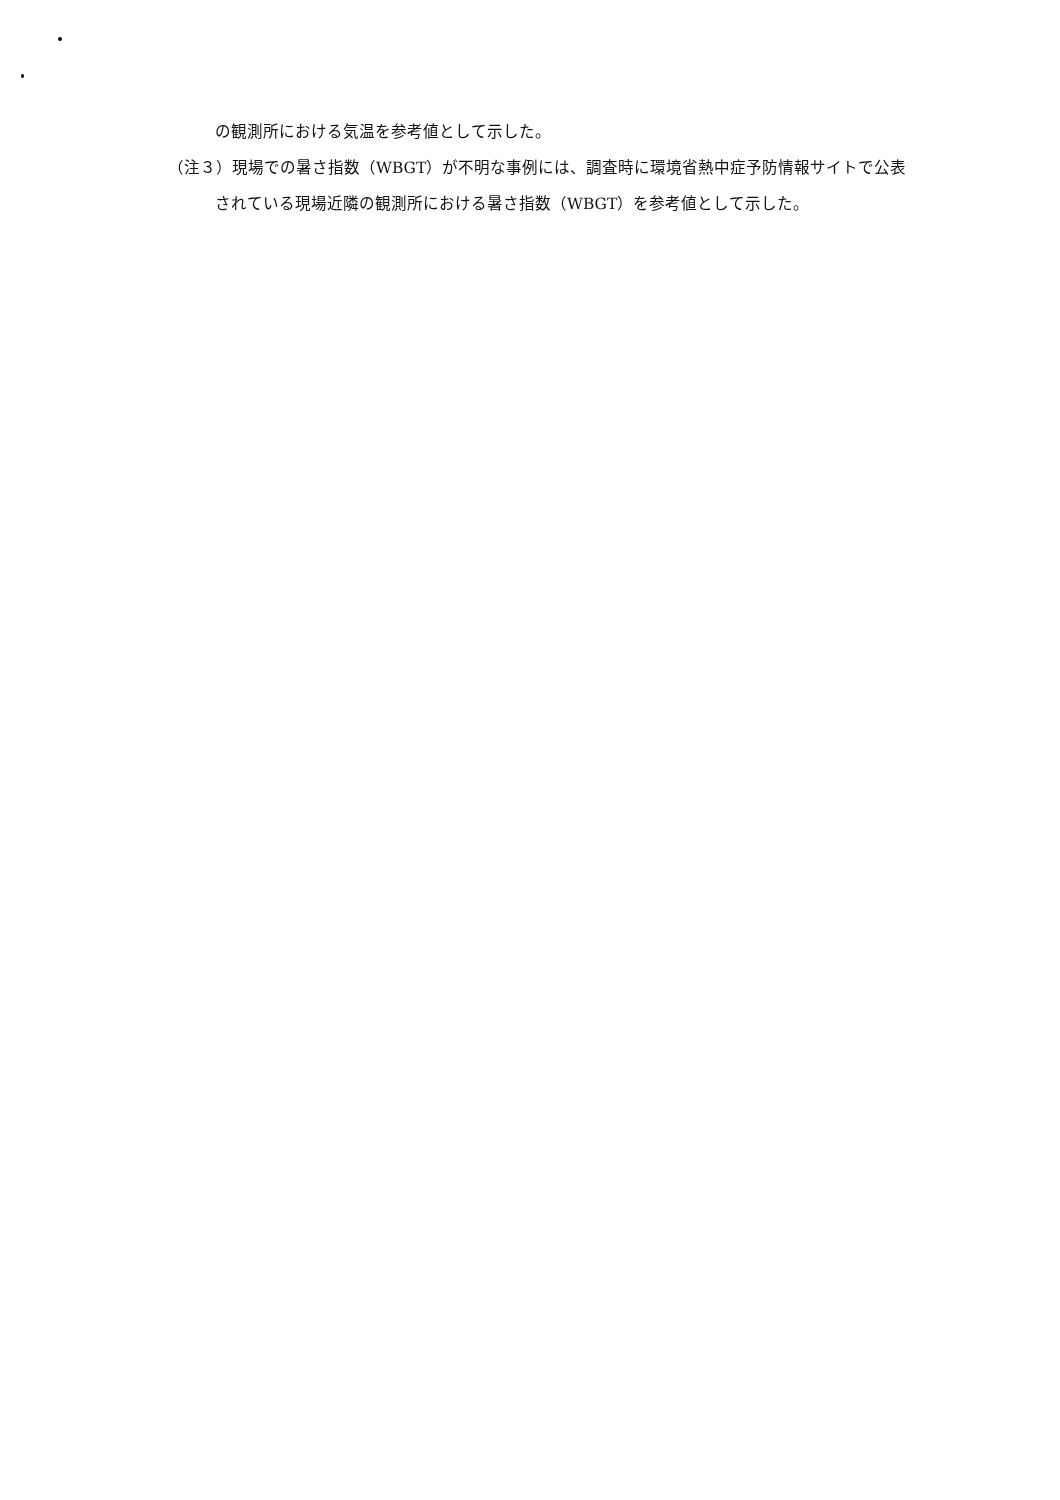の観測所における気温を参考値として示した。
（注３）現場での暑さ指数（WBGT）が不明な事例には、調査時に環境省熱中症予防情報サイトで公表されている現場近隣の観測所における暑さ指数（WBGT）を参考値として示した。